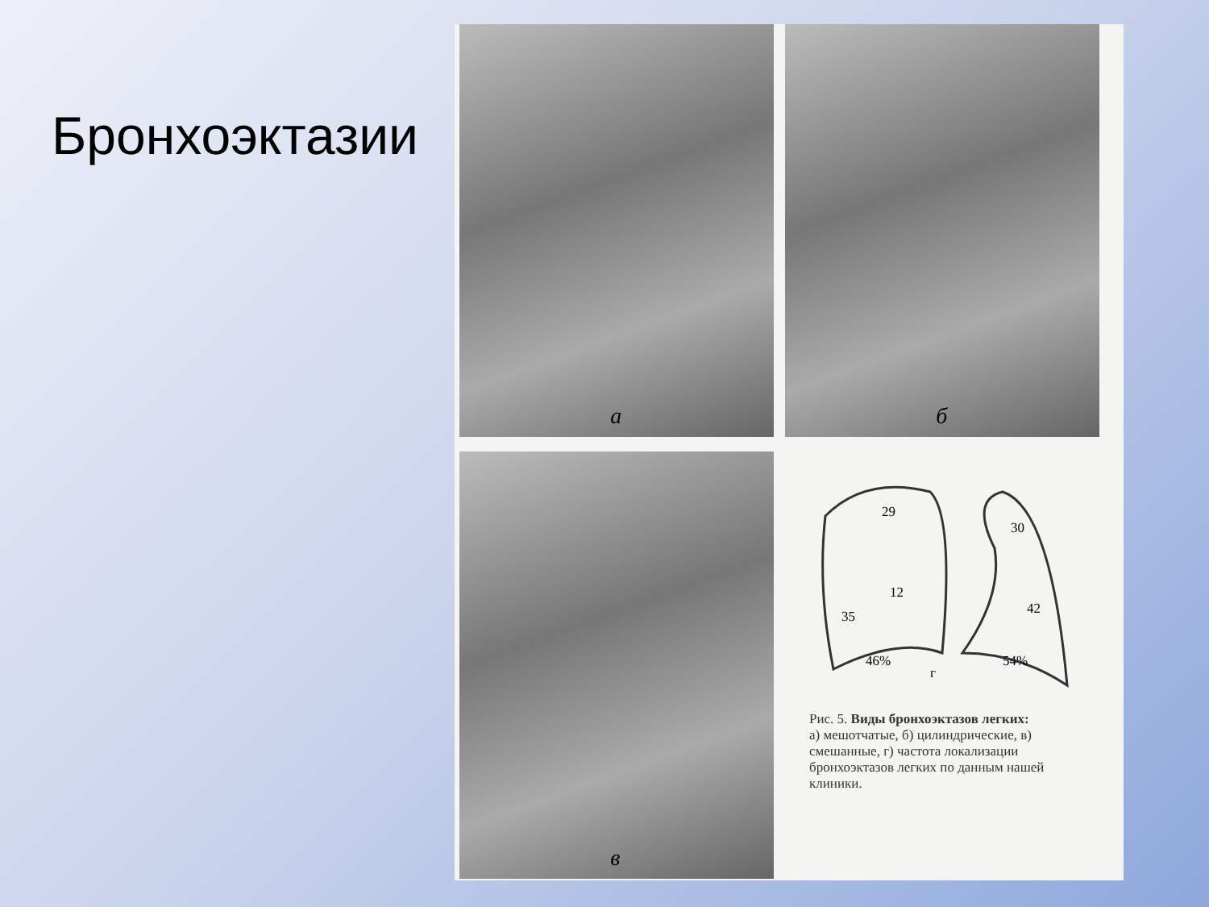Бронхоэктазии
а
б
в
29
12
35
46%
г
30
42
54%
Рис. 5. Виды бронхоэктазов легких:
а) мешотчатые, б) цилиндрические, в) смешанные, г) частота локализации бронхоэктазов легких по данным нашей клиники.